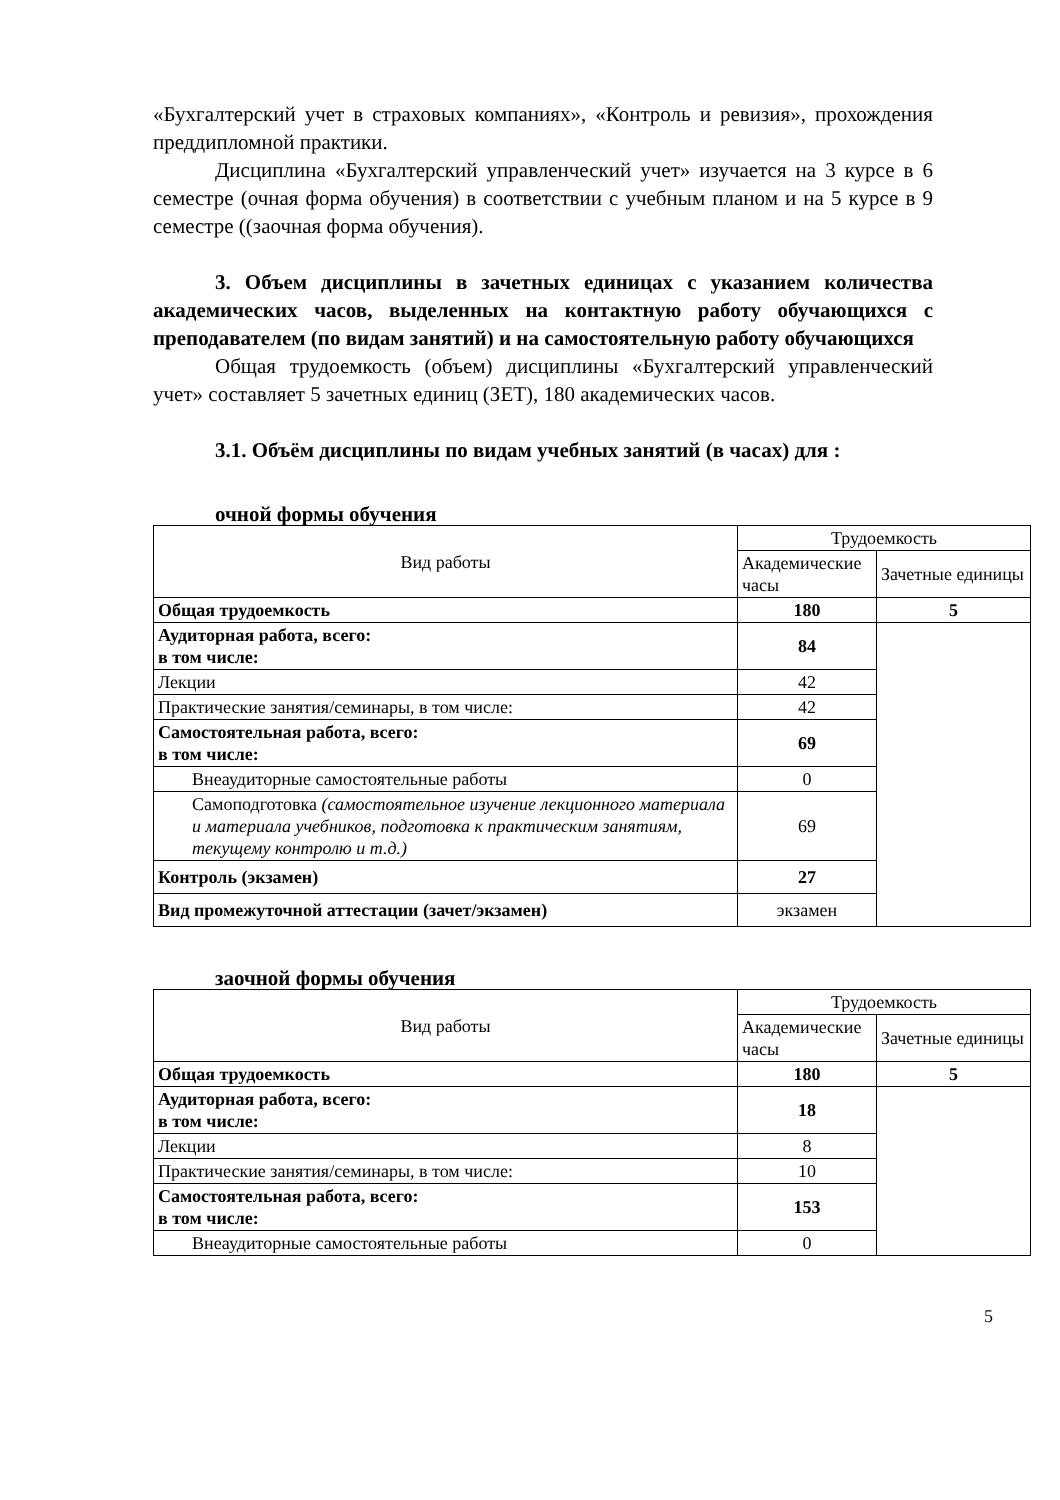«Бухгалтерский учет в страховых компаниях», «Контроль и ревизия», прохождения преддипломной практики.
Дисциплина «Бухгалтерский управленческий учет» изучается на 3 курсе в 6 семестре (очная форма обучения) в соответствии с учебным планом и на 5 курсе в 9 семестре ((заочная форма обучения).
3. Объем дисциплины в зачетных единицах с указанием количества академических часов, выделенных на контактную работу обучающихся с преподавателем (по видам занятий) и на самостоятельную работу обучающихся
Общая трудоемкость (объем) дисциплины «Бухгалтерский управленческий учет» составляет 5 зачетных единиц (ЗЕТ), 180 академических часов.
3.1. Объём дисциплины по видам учебных занятий (в часах) для :
очной формы обучения
| Вид работы | Трудоемкость | |
| | Академические часы | Зачетные единицы |
| Общая трудоемкость | 180 | 5 |
| Аудиторная работа, всего: в том числе: | 84 | |
| Лекции | 42 | |
| Практические занятия/семинары, в том числе: | 42 | |
| Самостоятельная работа, всего: в том числе: | 69 | |
| Внеаудиторные самостоятельные работы | 0 | |
| Самоподготовка (самостоятельное изучение лекционного материала и материала учебников, подготовка к практическим занятиям, текущему контролю и т.д.) | 69 | |
| Контроль (экзамен) | 27 | |
| Вид промежуточной аттестации (зачет/экзамен) | экзамен | |
заочной формы обучения
| Вид работы | Трудоемкость | |
| | Академические часы | Зачетные единицы |
| Общая трудоемкость | 180 | 5 |
| Аудиторная работа, всего: в том числе: | 18 | |
| Лекции | 8 | |
| Практические занятия/семинары, в том числе: | 10 | |
| Самостоятельная работа, всего: в том числе: | 153 | |
| Внеаудиторные самостоятельные работы | 0 | |
5